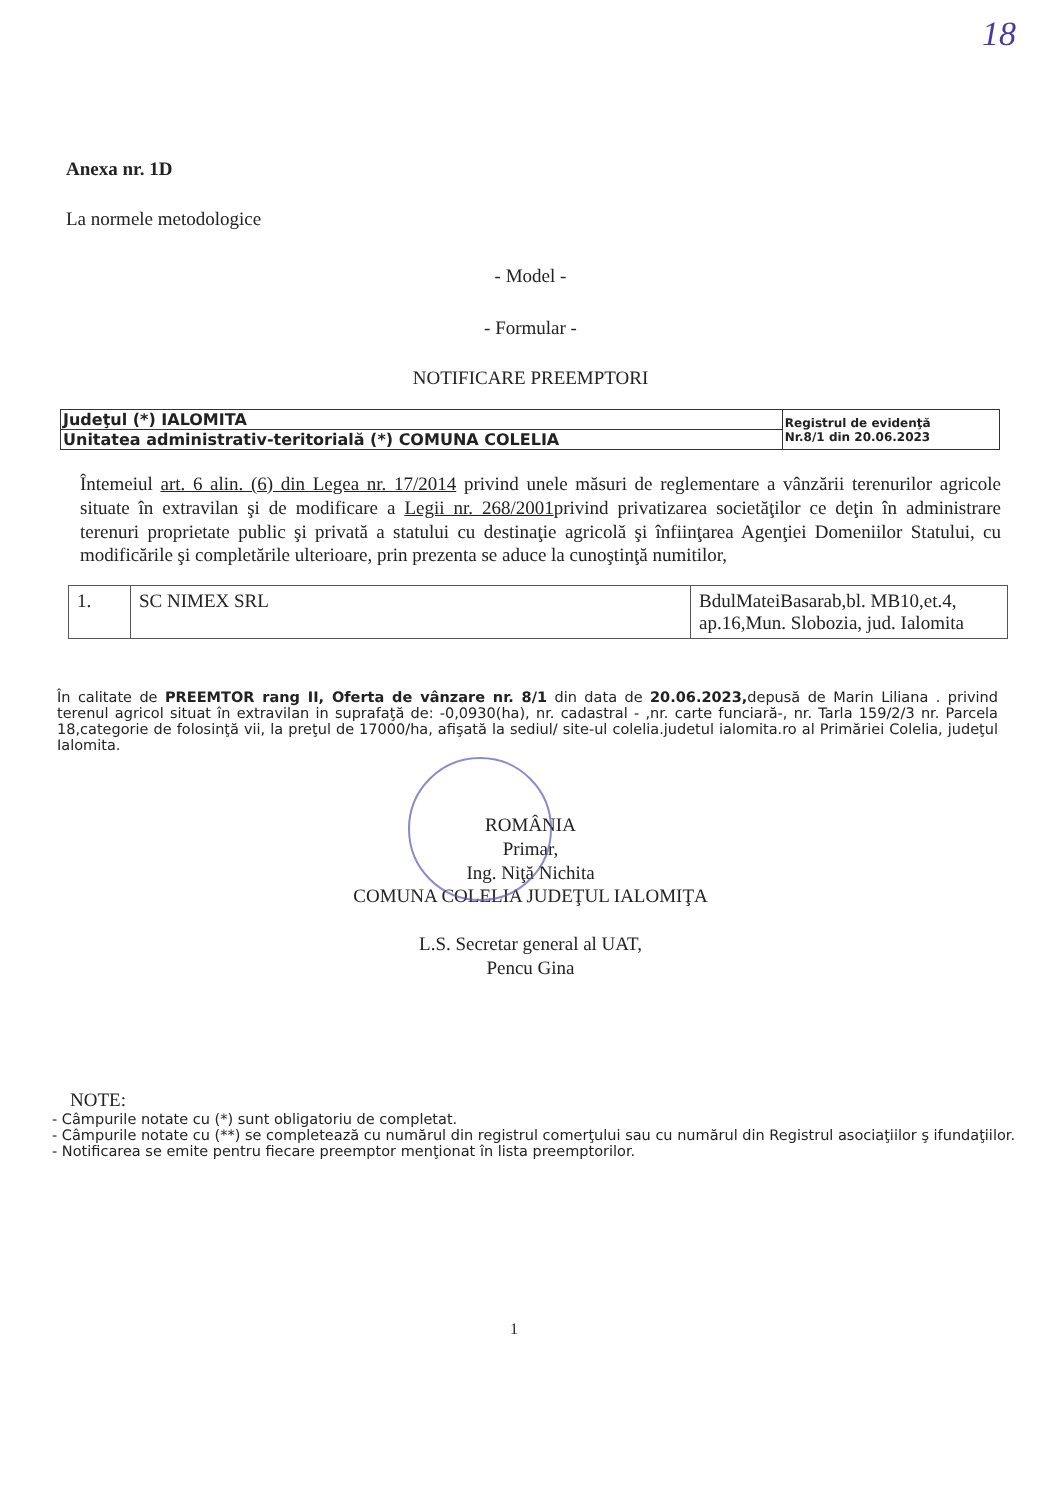18
Anexa nr. 1D
La normele metodologice
- Model -
- Formular -
NOTIFICARE PREEMPTORI
| Judeţul (*) IALOMITA | Registrul de evidenţă Nr.8/1 din 20.06.2023 |
| Unitatea administrativ-teritorială (*) COMUNA COLELIA | |
Întemeiul art. 6 alin. (6) din Legea nr. 17/2014 privind unele măsuri de reglementare a vânzării terenurilor agricole situate în extravilan şi de modificare a Legii nr. 268/2001privind privatizarea societăţilor ce deţin în administrare terenuri proprietate public şi privată a statului cu destinaţie agricolă şi înfiinţarea Agenţiei Domeniilor Statului, cu modificările şi completările ulterioare, prin prezenta se aduce la cunoştinţă numitilor,
| 1. | SC NIMEX SRL | BdulMateiBasarab,bl. MB10,et.4, ap.16,Mun. Slobozia, jud. Ialomita |
În calitate de PREEMTOR rang II, Oferta de vânzare nr. 8/1 din data de 20.06.2023, depusă de Marin Liliana . privind terenul agricol situat în extravilan in suprafaţă de: -0,0930(ha), nr. cadastral - ,nr. carte funciară-, nr. Tarla 159/2/3 nr. Parcela 18,categorie de folosinţă vii, la preţul de 17000/ha, afişată la sediul/ site-ul colelia.judetul ialomita.ro al Primăriei Colelia, judeţul Ialomita.
ROMÂNIA
Primar,
Ing. Niţă Nichita
COMUNA COLELIA JUDEŢUL IALOMIŢA
L.S. Secretar general al UAT,
Pencu Gina
NOTE:
- Câmpurile notate cu (*) sunt obligatoriu de completat.
- Câmpurile notate cu (**) se completează cu numărul din registrul comerţului sau cu numărul din Registrul asociaţiilor ş ifundaţiilor.
- Notificarea se emite pentru fiecare preemptor menţionat în lista preemptorilor.
1